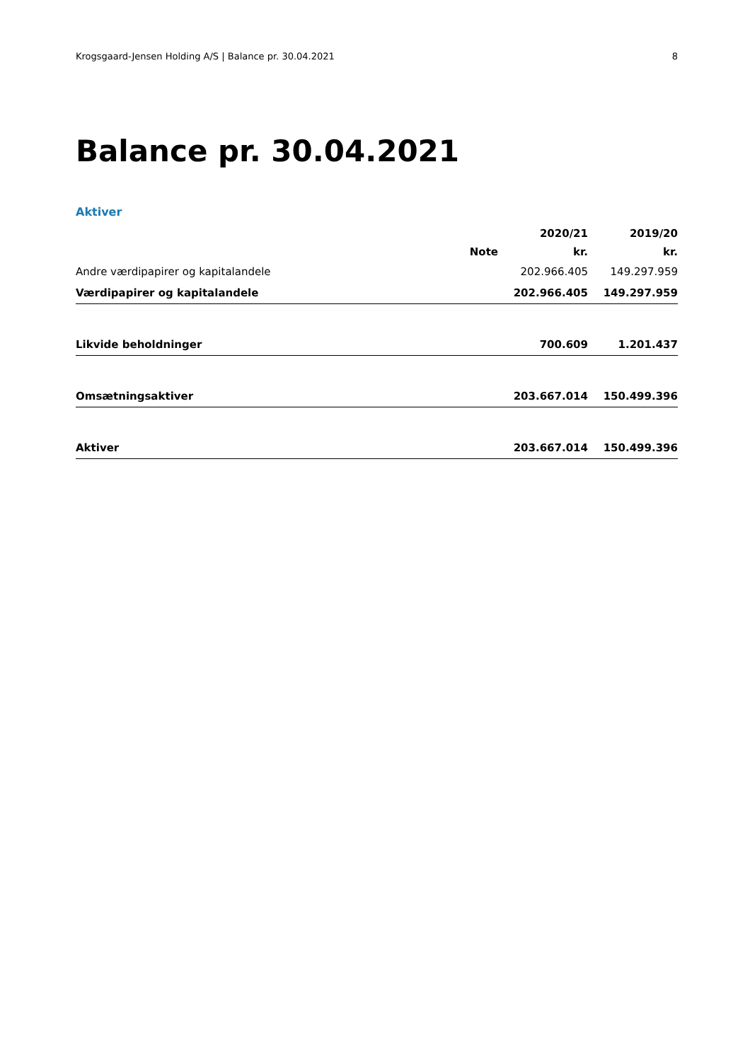Krogsgaard-Jensen Holding A/S | Balance pr. 30.04.2021 8
Balance pr. 30.04.2021
Aktiver
| | | 2020/21 | 2019/20 |
| --- | --- | --- | --- |
| | Note | kr. | kr. |
| Andre værdipapirer og kapitalandele | | 202.966.405 | 149.297.959 |
| Værdipapirer og kapitalandele | | 202.966.405 | 149.297.959 |
| Likvide beholdninger | | 700.609 | 1.201.437 |
| Omsætningsaktiver | | 203.667.014 | 150.499.396 |
| Aktiver | | 203.667.014 | 150.499.396 |